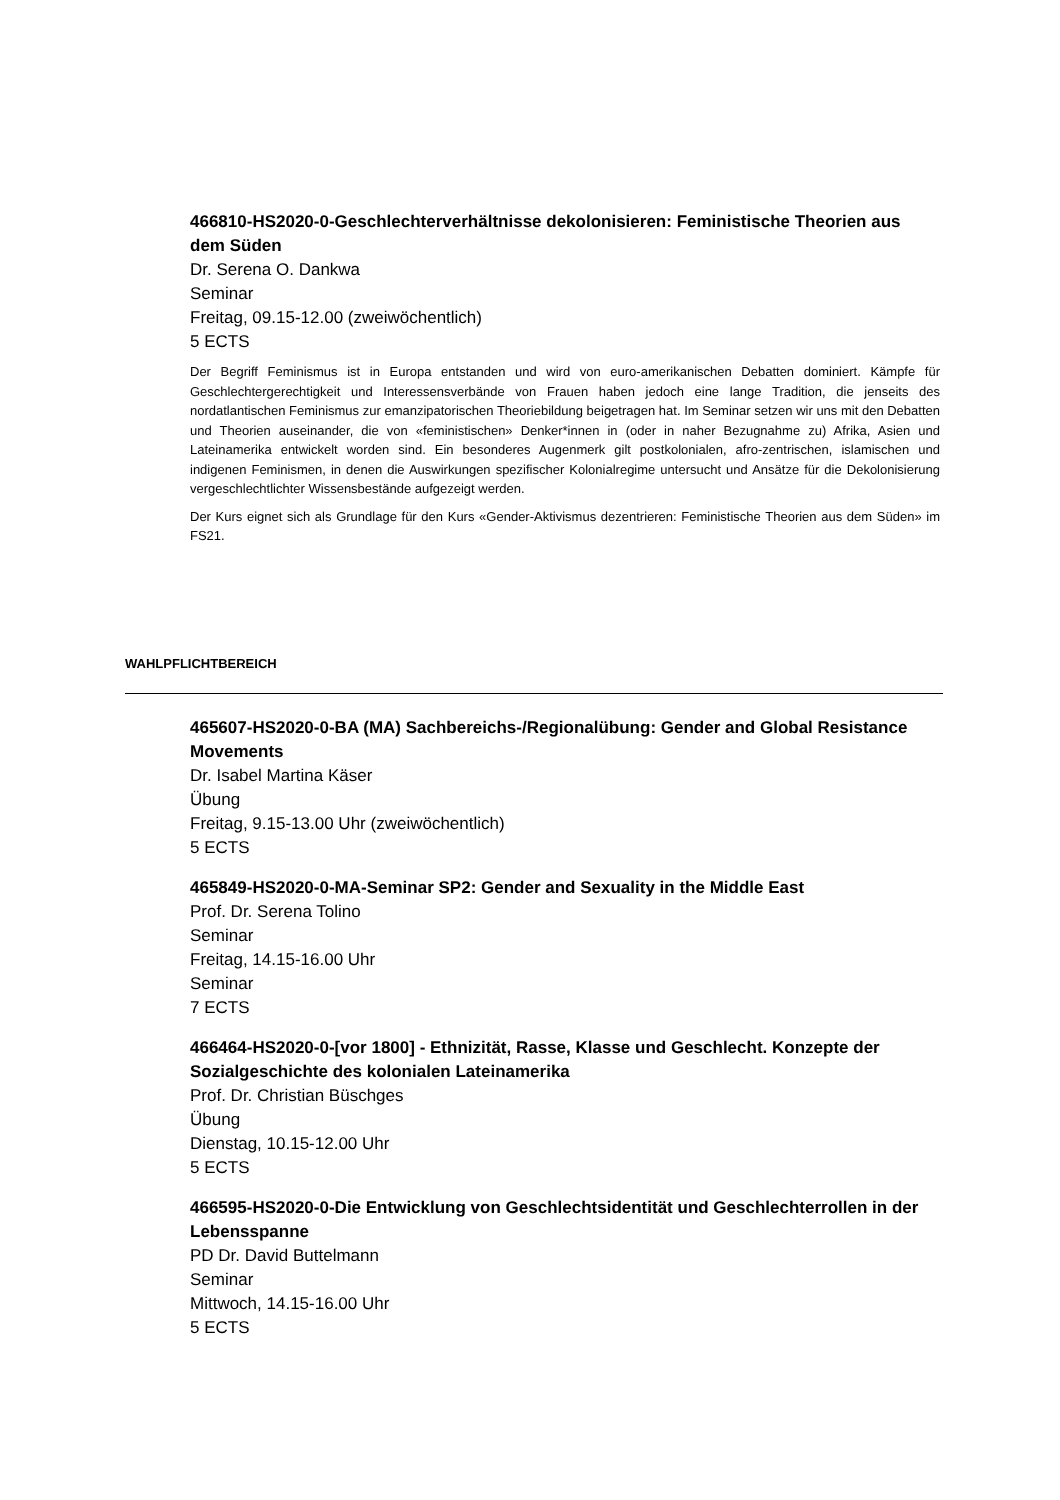466810-HS2020-0-Geschlechterverhältnisse dekolonisieren: Feministische Theorien aus dem Süden
Dr. Serena O. Dankwa
Seminar
Freitag, 09.15-12.00 (zweiwöchentlich)
5 ECTS
Der Begriff Feminismus ist in Europa entstanden und wird von euro-amerikanischen Debatten dominiert. Kämpfe für Geschlechtergerechtigkeit und Interessensverbände von Frauen haben jedoch eine lange Tradition, die jenseits des nordatlantischen Feminismus zur emanzipatorischen Theoriebildung beigetragen hat. Im Seminar setzen wir uns mit den Debatten und Theorien auseinander, die von «feministischen» Denker*innen in (oder in naher Bezugnahme zu) Afrika, Asien und Lateinamerika entwickelt worden sind. Ein besonderes Augenmerk gilt postkolonialen, afro-zentrischen, islamischen und indigenen Feminismen, in denen die Auswirkungen spezifischer Kolonialregime untersucht und Ansätze für die Dekolonisierung vergeschlechtlichter Wissensbestände aufgezeigt werden.
Der Kurs eignet sich als Grundlage für den Kurs «Gender-Aktivismus dezentrieren: Feministische Theorien aus dem Süden» im FS21.
WAHLPFLICHTBEREICH
465607-HS2020-0-BA (MA) Sachbereichs-/Regionalübung: Gender and Global Resistance Movements
Dr. Isabel Martina Käser
Übung
Freitag, 9.15-13.00 Uhr (zweiwöchentlich)
5 ECTS
465849-HS2020-0-MA-Seminar SP2: Gender and Sexuality in the Middle East
Prof. Dr. Serena Tolino
Seminar
Freitag, 14.15-16.00 Uhr
Seminar
7 ECTS
466464-HS2020-0-[vor 1800] - Ethnizität, Rasse, Klasse und Geschlecht. Konzepte der Sozialgeschichte des kolonialen Lateinamerika
Prof. Dr. Christian Büschges
Übung
Dienstag, 10.15-12.00 Uhr
5 ECTS
466595-HS2020-0-Die Entwicklung von Geschlechtsidentität und Geschlechterrollen in der Lebensspanne
PD Dr. David Buttelmann
Seminar
Mittwoch, 14.15-16.00 Uhr
5 ECTS